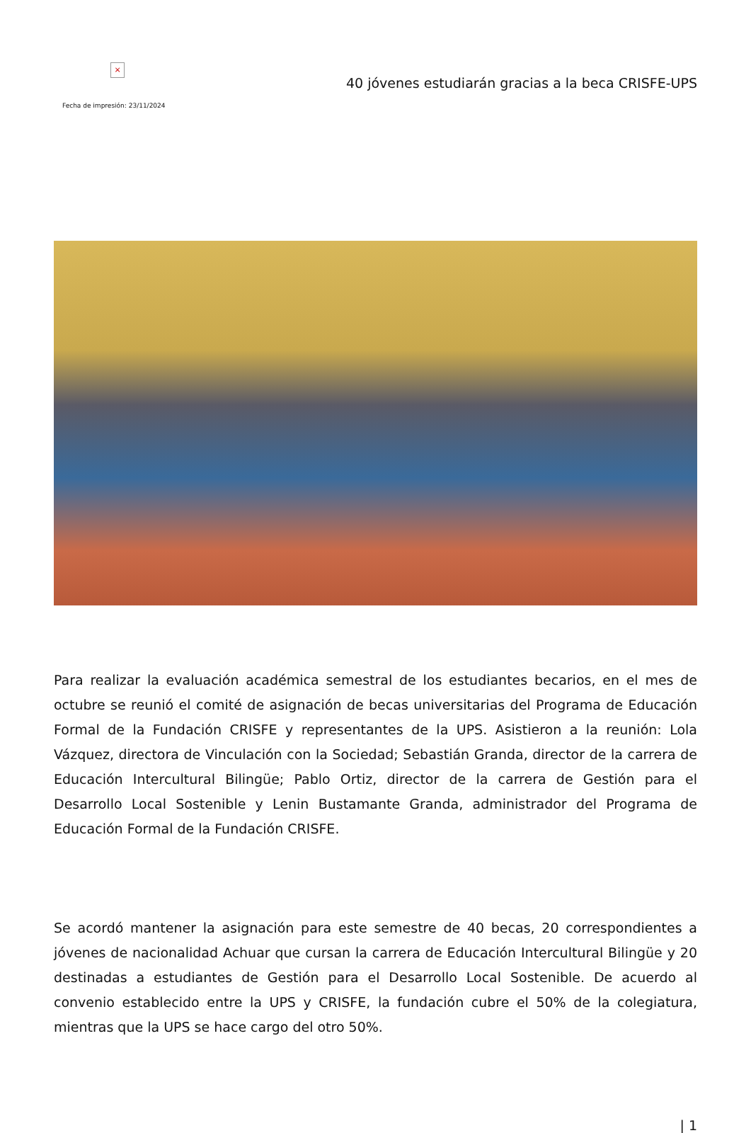×
Fecha de impresión: 23/11/2024
40 jóvenes estudiarán gracias a la beca CRISFE-UPS
Para realizar la evaluación académica semestral de los estudiantes becarios, en el mes de octubre se reunió el comité de asignación de becas universitarias del Programa de Educación Formal de la Fundación CRISFE y representantes de la UPS. Asistieron a la reunión: Lola Vázquez, directora de Vinculación con la Sociedad; Sebastián Granda, director de la carrera de Educación Intercultural Bilingüe; Pablo Ortiz, director de la carrera de Gestión para el Desarrollo Local Sostenible y Lenin Bustamante Granda, administrador del Programa de Educación Formal de la Fundación CRISFE.
Se acordó mantener la asignación para este semestre de 40 becas, 20 correspondientes a jóvenes de nacionalidad Achuar que cursan la carrera de Educación Intercultural Bilingüe y 20 destinadas a estudiantes de Gestión para el Desarrollo Local Sostenible. De acuerdo al convenio establecido entre la UPS y CRISFE, la fundación cubre el 50% de la colegiatura, mientras que la UPS se hace cargo del otro 50%.
| 1